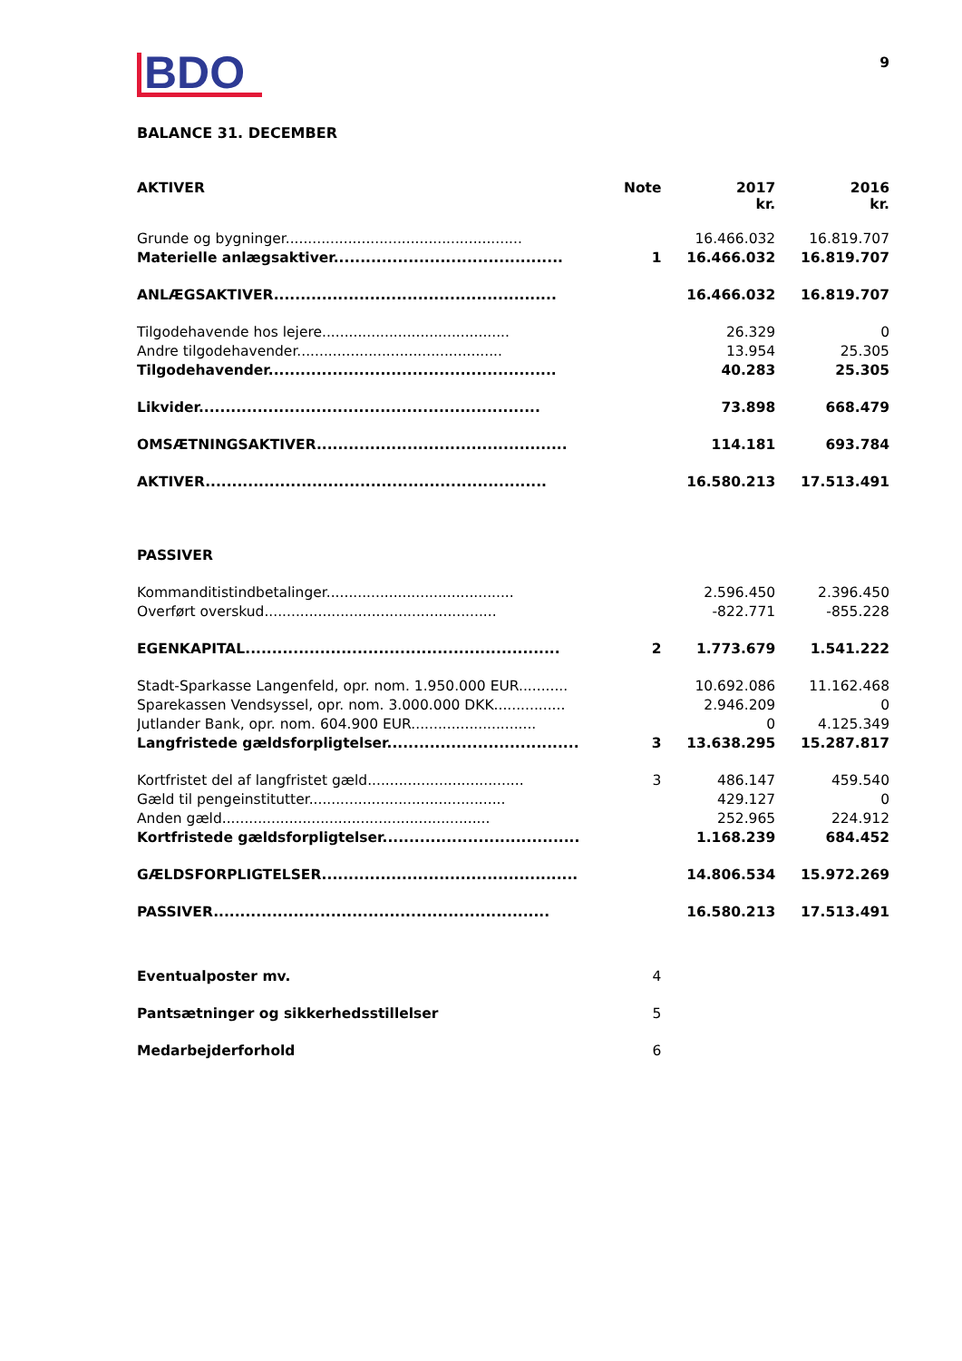9
BDO
BALANCE 31. DECEMBER
| AKTIVER | Note | 2017 kr. | 2016 kr. |
| --- | --- | --- | --- |
| Grunde og bygninger..................................................... | | 16.466.032 | 16.819.707 |
| Materielle anlægsaktiver........................................... | 1 | 16.466.032 | 16.819.707 |
| ANLÆGSAKTIVER..................................................... | | 16.466.032 | 16.819.707 |
| Tilgodehavende hos lejere.......................................... | | 26.329 | 0 |
| Andre tilgodehavender.............................................. | | 13.954 | 25.305 |
| Tilgodehavender...................................................... | | 40.283 | 25.305 |
| Likvider................................................................ | | 73.898 | 668.479 |
| OMSÆTNINGSAKTIVER............................................... | | 114.181 | 693.784 |
| AKTIVER................................................................ | | 16.580.213 | 17.513.491 |
| PASSIVER | | | |
| Kommanditistindbetalinger.......................................... | | 2.596.450 | 2.396.450 |
| Overført overskud.................................................... | | -822.771 | -855.228 |
| EGENKAPITAL........................................................... | 2 | 1.773.679 | 1.541.222 |
| Stadt-Sparkasse Langenfeld, opr. nom. 1.950.000 EUR........... | | 10.692.086 | 11.162.468 |
| Sparekassen Vendsyssel, opr. nom. 3.000.000 DKK................ | | 2.946.209 | 0 |
| Jutlander Bank, opr. nom. 604.900 EUR............................ | | 0 | 4.125.349 |
| Langfristede gældsforpligtelser.................................... | 3 | 13.638.295 | 15.287.817 |
| Kortfristet del af langfristet gæld................................... | 3 | 486.147 | 459.540 |
| Gæld til pengeinstitutter............................................ | | 429.127 | 0 |
| Anden gæld............................................................ | | 252.965 | 224.912 |
| Kortfristede gældsforpligtelser..................................... | | 1.168.239 | 684.452 |
| GÆLDSFORPLIGTELSER................................................ | | 14.806.534 | 15.972.269 |
| PASSIVER............................................................... | | 16.580.213 | 17.513.491 |
| Eventualposter mv. | 4 | | |
| Pantsætninger og sikkerhedsstillelser | 5 | | |
| Medarbejderforhold | 6 | | |